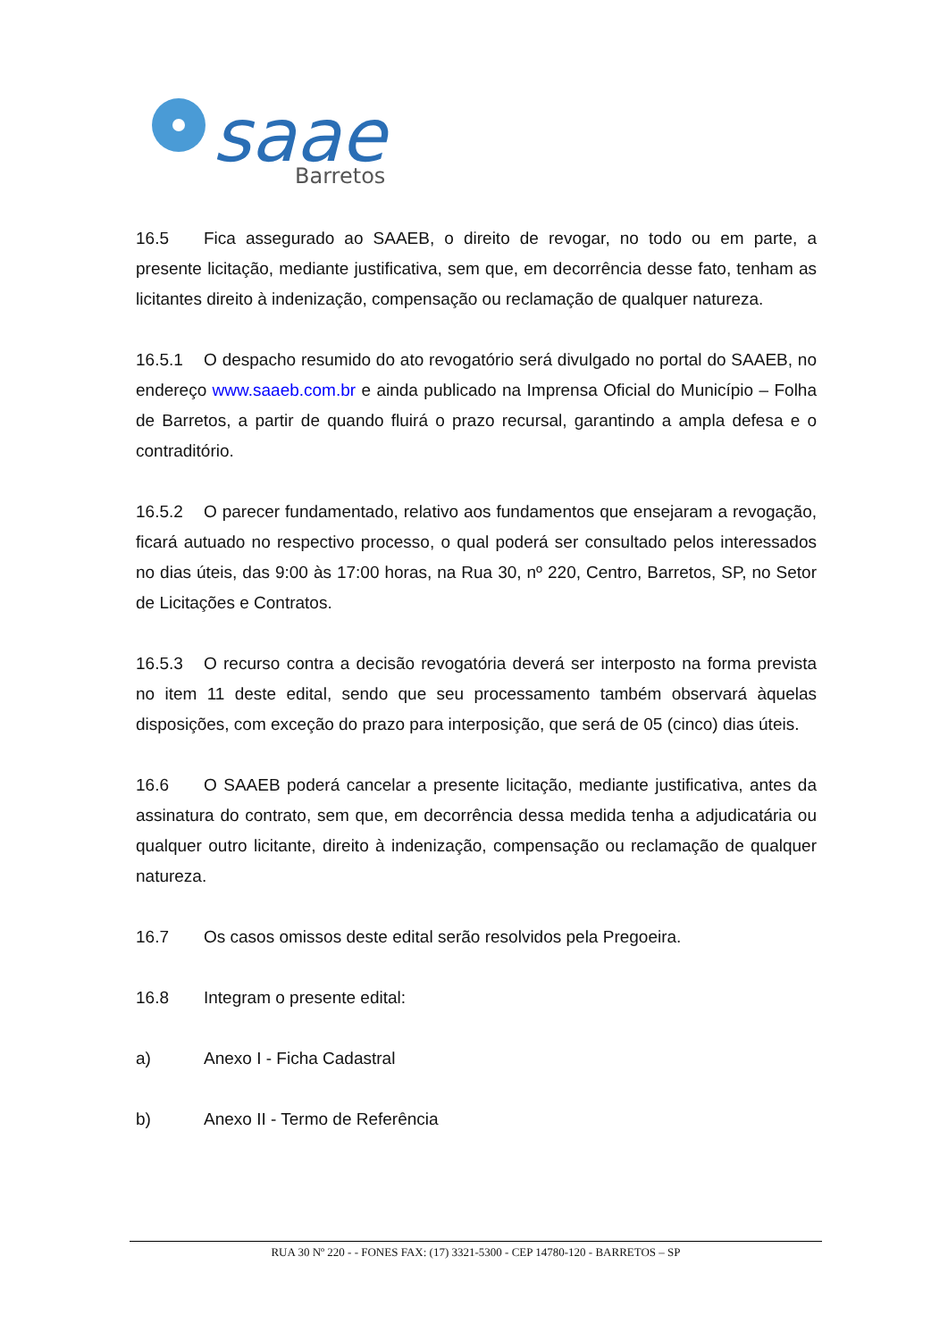saae
Barretos
16.5 Fica assegurado ao SAAEB, o direito de revogar, no todo ou em parte, a presente licitação, mediante justificativa, sem que, em decorrência desse fato, tenham as licitantes direito à indenização, compensação ou reclamação de qualquer natureza.
16.5.1 O despacho resumido do ato revogatório será divulgado no portal do SAAEB, no endereço www.saaeb.com.br e ainda publicado na Imprensa Oficial do Município – Folha de Barretos, a partir de quando fluirá o prazo recursal, garantindo a ampla defesa e o contraditório.
16.5.2 O parecer fundamentado, relativo aos fundamentos que ensejaram a revogação, ficará autuado no respectivo processo, o qual poderá ser consultado pelos interessados no dias úteis, das 9:00 às 17:00 horas, na Rua 30, nº 220, Centro, Barretos, SP, no Setor de Licitações e Contratos.
16.5.3 O recurso contra a decisão revogatória deverá ser interposto na forma prevista no item 11 deste edital, sendo que seu processamento também observará àquelas disposições, com exceção do prazo para interposição, que será de 05 (cinco) dias úteis.
16.6 O SAAEB poderá cancelar a presente licitação, mediante justificativa, antes da assinatura do contrato, sem que, em decorrência dessa medida tenha a adjudicatária ou qualquer outro licitante, direito à indenização, compensação ou reclamação de qualquer natureza.
16.7 Os casos omissos deste edital serão resolvidos pela Pregoeira.
16.8 Integram o presente edital:
a) Anexo I - Ficha Cadastral
b) Anexo II - Termo de Referência
RUA 30 Nº 220 - - FONES FAX: (17) 3321-5300 - CEP 14780-120 - BARRETOS – SP